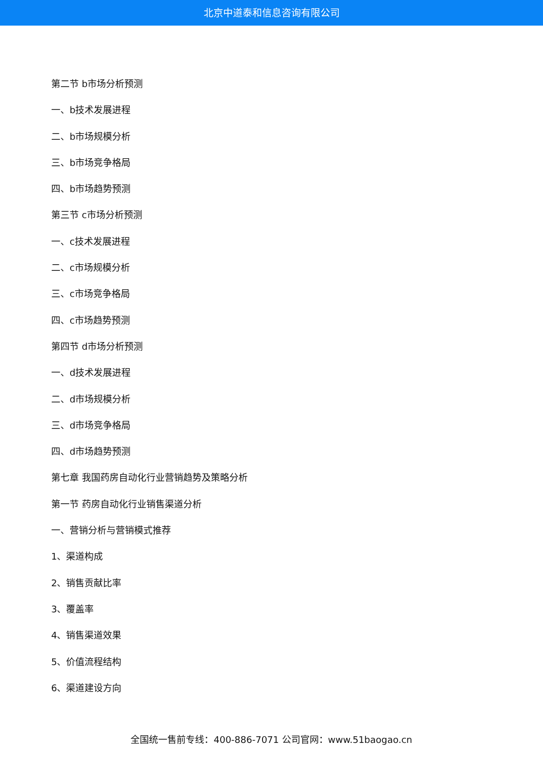北京中道泰和信息咨询有限公司
第二节 b市场分析预测
一、b技术发展进程
二、b市场规模分析
三、b市场竞争格局
四、b市场趋势预测
第三节 c市场分析预测
一、c技术发展进程
二、c市场规模分析
三、c市场竞争格局
四、c市场趋势预测
第四节 d市场分析预测
一、d技术发展进程
二、d市场规模分析
三、d市场竞争格局
四、d市场趋势预测
第七章 我国药房自动化行业营销趋势及策略分析
第一节 药房自动化行业销售渠道分析
一、营销分析与营销模式推荐
1、渠道构成
2、销售贡献比率
3、覆盖率
4、销售渠道效果
5、价值流程结构
6、渠道建设方向
全国统一售前专线：400-886-7071 公司官网：www.51baogao.cn